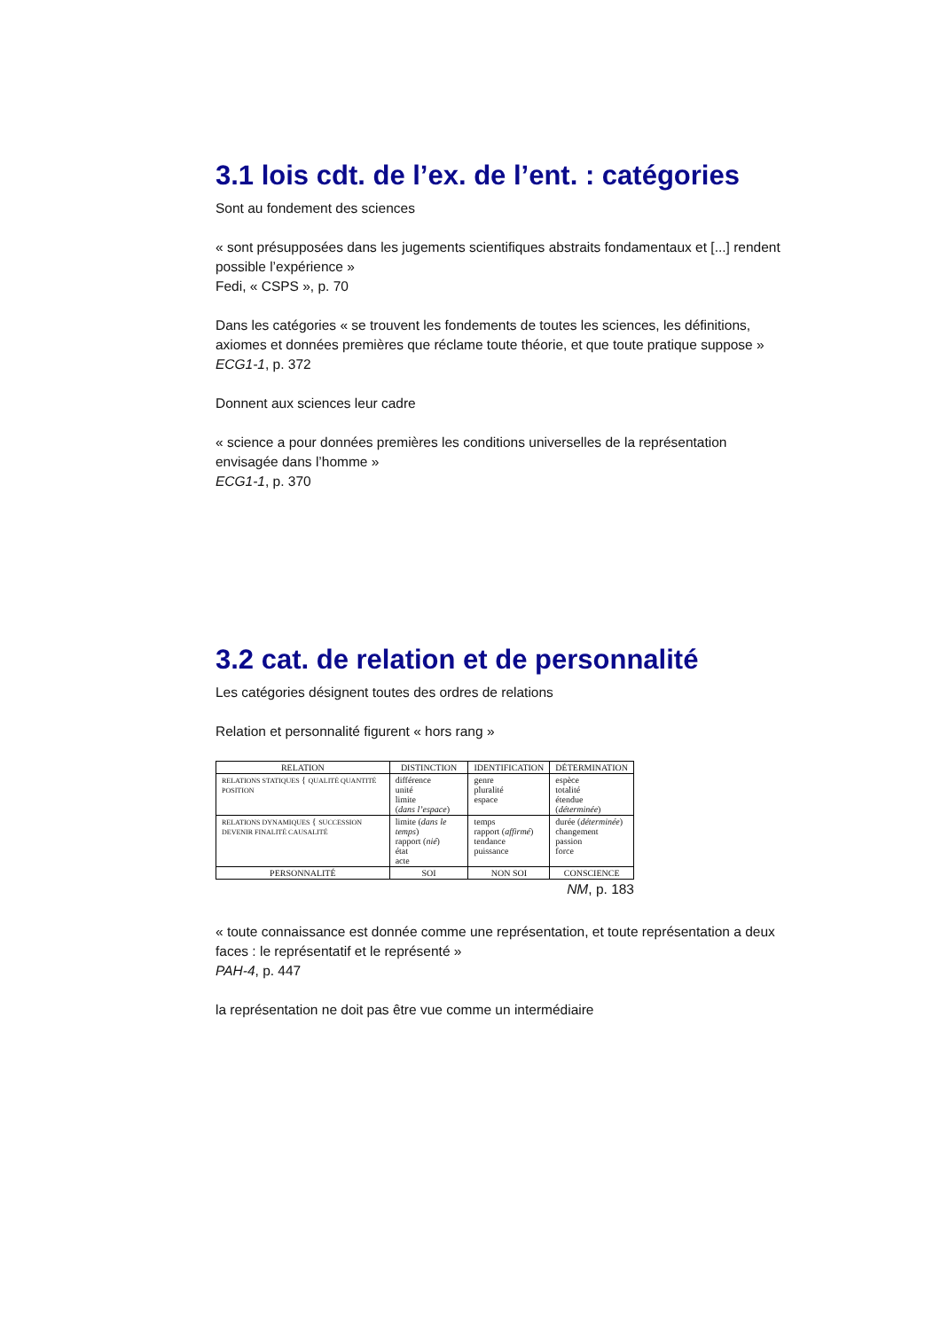3.1 lois cdt. de l’ex. de l’ent. : catégories
Sont au fondement des sciences
« sont présupposées dans les jugements scientifiques abstraits fondamentaux et [...] rendent possible l’expérience »
Fedi, « CSPS », p. 70
Dans les catégories « se trouvent les fondements de toutes les sciences, les définitions, axiomes et données premières que réclame toute théorie, et que toute pratique suppose »
ECG1-1, p. 372
Donnent aux sciences leur cadre
« science a pour données premières les conditions universelles de la représentation envisagée dans l’homme »
ECG1-1, p. 370
3.2 cat. de relation et de personnalité
Les catégories désignent toutes des ordres de relations
Relation et personnalité figurent « hors rang »
| RELATION | DISTINCTION | IDENTIFICATION | DÉTERMINATION |
| --- | --- | --- | --- |
| RELATIONS STATIQUES { QUALITÉ QUANTITÉ POSITION | différence unité limite ( dans l’espace ) | genre pluralité espace | espèce totalité étendue ( déterminée ) |
| RELATIONS DYNAMIQUES { SUCCESSION DEVENIR FINALITÉ CAUSALITÉ | limite ( dans le temps ) rapport ( nié ) état acte | temps rapport ( affirmé ) tendance puissance | durée ( déterminée ) changement passion force |
| PERSONNALITÉ | SOI | NON SOI | CONSCIENCE |
NM, p. 183
« toute connaissance est donnée comme une représentation, et toute représentation a deux faces : le représentatif et le représenté »
PAH-4, p. 447
la représentation ne doit pas être vue comme un intermédiaire